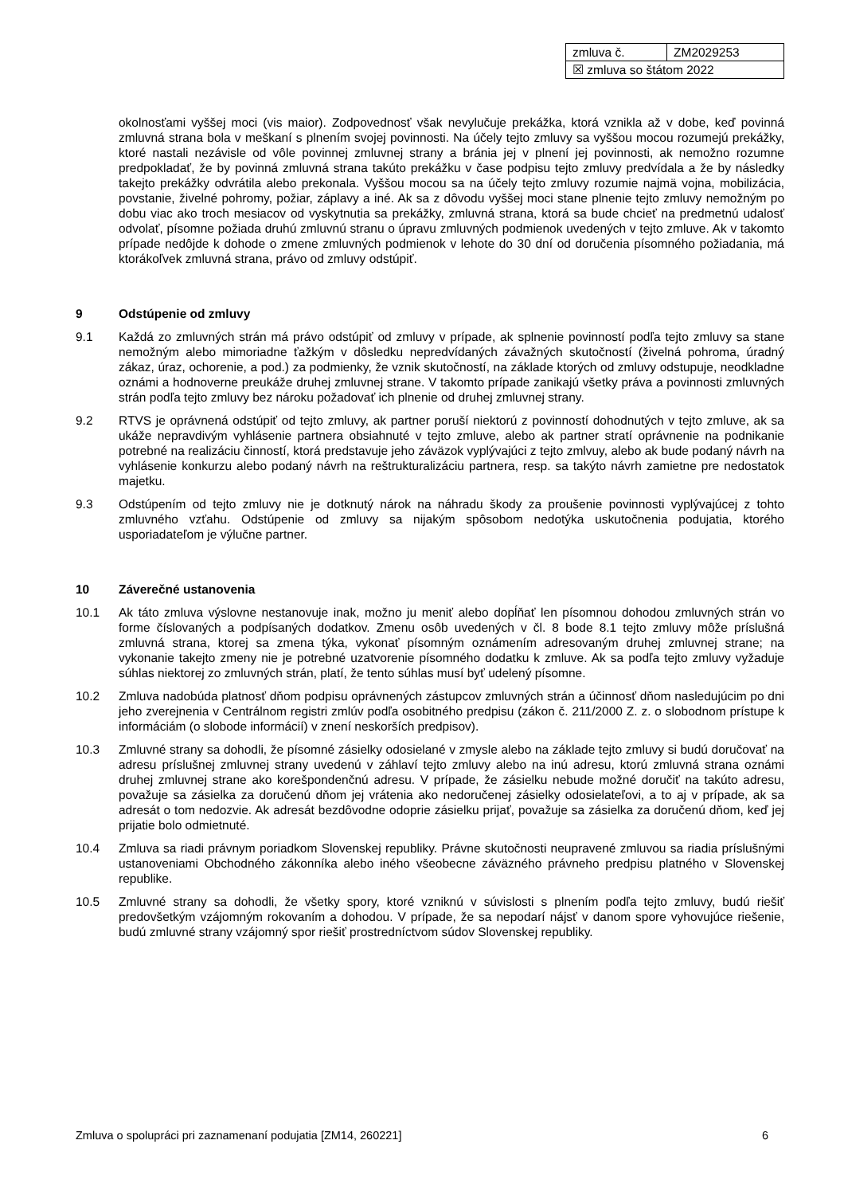| zmluva č. | ZM2029253 |
| ☒ zmluva so štátom 2022 | |
okolnosťami vyššej moci (vis maior). Zodpovednosť však nevylučuje prekážka, ktorá vznikla až v dobe, keď povinná zmluvná strana bola v meškaní s plnením svojej povinnosti. Na účely tejto zmluvy sa vyššou mocou rozumejú prekážky, ktoré nastali nezávisle od vôle povinnej zmluvnej strany a bránia jej v plnení jej povinnosti, ak nemožno rozumne predpokladať, že by povinná zmluvná strana takúto prekážku v čase podpisu tejto zmluvy predvídala a že by následky takejto prekážky odvrátila alebo prekonala. Vyššou mocou sa na účely tejto zmluvy rozumie najmä vojna, mobilizácia, povstanie, živelné pohromy, požiar, záplavy a iné. Ak sa z dôvodu vyššej moci stane plnenie tejto zmluvy nemožným po dobu viac ako troch mesiacov od vyskytnutia sa prekážky, zmluvná strana, ktorá sa bude chcieť na predmetnú udalosť odvolať, písomne požiada druhú zmluvnú stranu o úpravu zmluvných podmienok uvedených v tejto zmluve. Ak v takomto prípade nedôjde k dohode o zmene zmluvných podmienok v lehote do 30 dní od doručenia písomného požiadania, má ktorákoľvek zmluvná strana, právo od zmluvy odstúpiť.
9 Odstúpenie od zmluvy
9.1 Každá zo zmluvných strán má právo odstúpiť od zmluvy v prípade, ak splnenie povinností podľa tejto zmluvy sa stane nemožným alebo mimoriadne ťažkým v dôsledku nepredvídaných závažných skutočností (živelná pohroma, úradný zákaz, úraz, ochorenie, a pod.) za podmienky, že vznik skutočností, na základe ktorých od zmluvy odstupuje, neodkladne oznámi a hodnoverne preukáže druhej zmluvnej strane. V takomto prípade zanikajú všetky práva a povinnosti zmluvných strán podľa tejto zmluvy bez nároku požadovať ich plnenie od druhej zmluvnej strany.
9.2 RTVS je oprávnená odstúpiť od tejto zmluvy, ak partner poruší niektorú z povinností dohodnutých v tejto zmluve, ak sa ukáže nepravdivým vyhlásenie partnera obsiahnuté v tejto zmluve, alebo ak partner stratí oprávnenie na podnikanie potrebné na realizáciu činností, ktorá predstavuje jeho záväzok vyplývajúci z tejto zmlvuy, alebo ak bude podaný návrh na vyhlásenie konkurzu alebo podaný návrh na reštrukturalizáciu partnera, resp. sa takýto návrh zamietne pre nedostatok majetku.
9.3 Odstúpením od tejto zmluvy nie je dotknutý nárok na náhradu škody za proušenie povinnosti vyplývajúcej z tohto zmluvného vzťahu. Odstúpenie od zmluvy sa nijakým spôsobom nedotýka uskutočnenia podujatia, ktorého usporiadateľom je výlučne partner.
10 Záverečné ustanovenia
10.1 Ak táto zmluva výslovne nestanovuje inak, možno ju meniť alebo dopĺňať len písomnou dohodou zmluvných strán vo forme číslovaných a podpísaných dodatkov. Zmenu osôb uvedených v čl. 8 bode 8.1 tejto zmluvy môže príslušná zmluvná strana, ktorej sa zmena týka, vykonať písomným oznámením adresovaným druhej zmluvnej strane; na vykonanie takejto zmeny nie je potrebné uzatvorenie písomného dodatku k zmluve. Ak sa podľa tejto zmluvy vyžaduje súhlas niektorej zo zmluvných strán, platí, že tento súhlas musí byť udelený písomne.
10.2 Zmluva nadobúda platnosť dňom podpisu oprávnených zástupcov zmluvných strán a účinnosť dňom nasledujúcim po dni jeho zverejnenia v Centrálnom registri zmlúv podľa osobitného predpisu (zákon č. 211/2000 Z. z. o slobodnom prístupe k informáciám (o slobode informácií) v znení neskorších predpisov).
10.3 Zmluvné strany sa dohodli, že písomné zásielky odosielané v zmysle alebo na základe tejto zmluvy si budú doručovať na adresu príslušnej zmluvnej strany uvedenú v záhlaví tejto zmluvy alebo na inú adresu, ktorú zmluvná strana oznámi druhej zmluvnej strane ako korešpondenčnú adresu. V prípade, že zásielku nebude možné doručiť na takúto adresu, považuje sa zásielka za doručenú dňom jej vrátenia ako nedoručenej zásielky odosielateľovi, a to aj v prípade, ak sa adresát o tom nedozvie. Ak adresát bezdôvodne odoprie zásielku prijať, považuje sa zásielka za doručenú dňom, keď jej prijatie bolo odmietnuté.
10.4 Zmluva sa riadi právnym poriadkom Slovenskej republiky. Právne skutočnosti neupravené zmluvou sa riadia príslušnými ustanoveniami Obchodného zákonníka alebo iného všeobecne záväzného právneho predpisu platného v Slovenskej republike.
10.5 Zmluvné strany sa dohodli, že všetky spory, ktoré vzniknú v súvislosti s plnením podľa tejto zmluvy, budú riešiť predovšetkým vzájomným rokovaním a dohodou. V prípade, že sa nepodarí nájsť v danom spore vyhovujúce riešenie, budú zmluvné strany vzájomný spor riešiť prostredníctvom súdov Slovenskej republiky.
Zmluva o spolupráci pri zaznamenaní podujatia [ZM14, 260221] 6